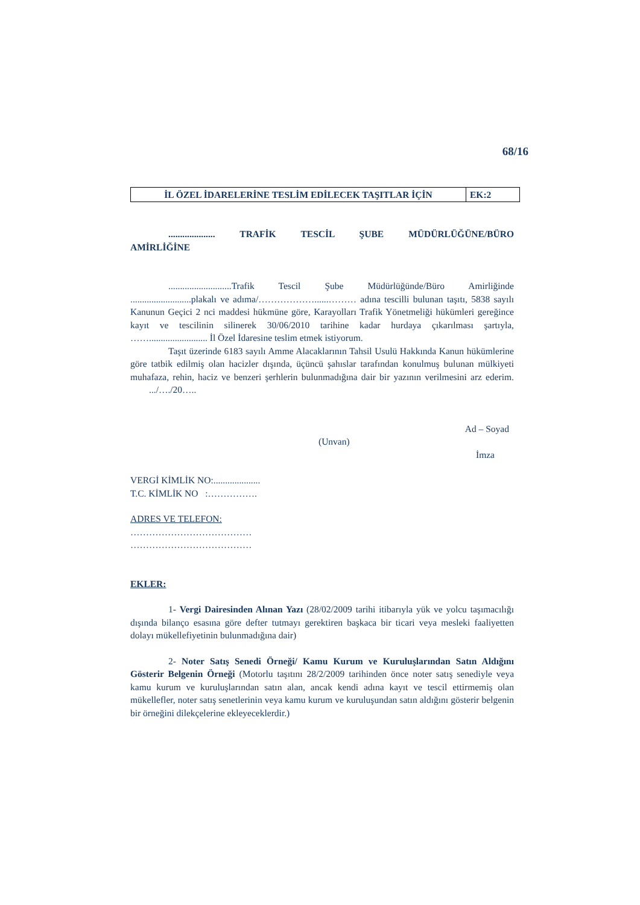68/16
| İL ÖZEL İDARELERİNE TESLİM EDİLECEK TAŞITLAR İÇİN | EK:2 |
.................... TRAFİK TESCİL ŞUBE MÜDÜRLÜĞÜNE/BÜRO AMİRLİĞİNE
...........................Trafik Tescil Şube Müdürlüğünde/Büro Amirliğinde ..........................plakalı ve adıma/………………......……… adına tescilli bulunan taşıtı, 5838 sayılı Kanunun Geçici 2 nci maddesi hükmüne göre, Karayolları Trafik Yönetmeliği hükümleri gereğince kayıt ve tescilinin silinerek 30/06/2010 tarihine kadar hurdaya çıkarılması şartıyla, ……......................... İl Özel İdaresine teslim etmek istiyorum.
Taşıt üzerinde 6183 sayılı Amme Alacaklarının Tahsil Usulü Hakkında Kanun hükümlerine göre tatbik edilmiş olan hacizler dışında, üçüncü şahıslar tarafından konulmuş bulunan mülkiyeti muhafaza, rehin, haciz ve benzeri şerhlerin bulunmadığına dair bir yazının verilmesini arz ederim. .../…./20…..
Ad – Soyad
(Unvan)
İmza
VERGİ KİMLİK NO:....................
T.C. KİMLİK NO :…………….
ADRES VE TELEFON:
…………………………………
…………………………………
EKLER:
1- Vergi Dairesinden Alınan Yazı (28/02/2009 tarihi itibarıyla yük ve yolcu taşımacılığı dışında bilanço esasına göre defter tutmayı gerektiren başkaca bir ticari veya mesleki faaliyetten dolayı mükellefiyetinin bulunmadığına dair)
2- Noter Satış Senedi Örneği/ Kamu Kurum ve Kuruluşlarından Satın Aldığını Gösterir Belgenin Örneği (Motorlu taşıtını 28/2/2009 tarihinden önce noter satış senediyle veya kamu kurum ve kuruluşlarından satın alan, ancak kendi adına kayıt ve tescil ettirmemiş olan mükellefler, noter satış senetlerinin veya kamu kurum ve kuruluşundan satın aldığını gösterir belgenin bir örneğini dilekçelerine ekleyeceklerdir.)